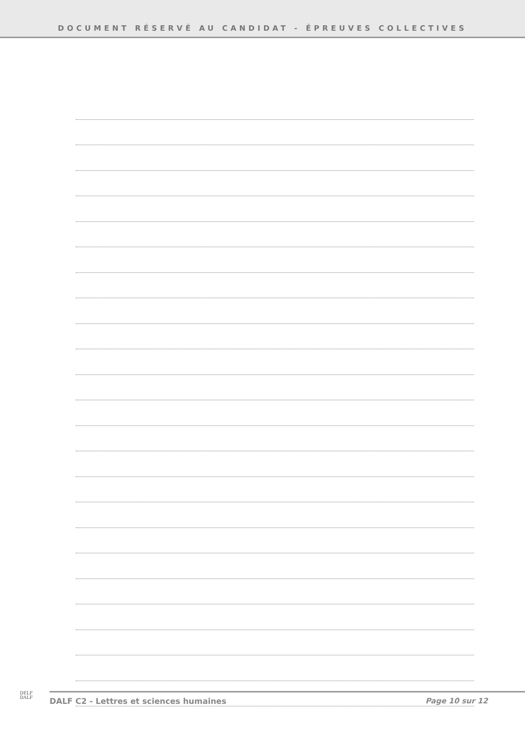DOCUMENT RÉSERVÉ AU CANDIDAT - ÉPREUVES COLLECTIVES
DELF
DALF
DALF C2 - Lettres et sciences humaines Page 10 sur 12